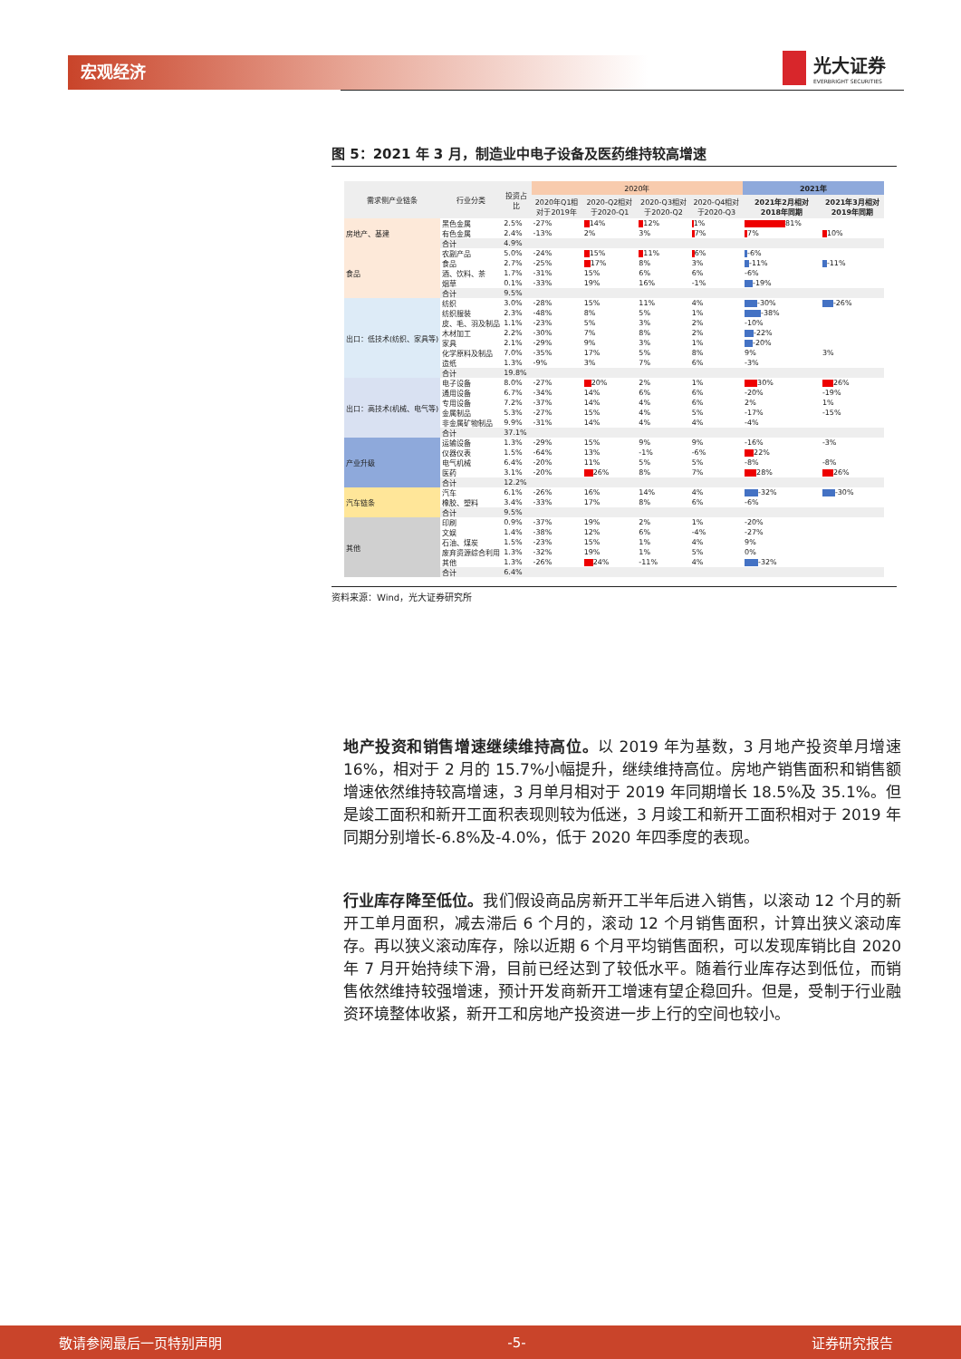宏观经济 光大证券
EVERBRIGHT SECURITIES
图 5：2021 年 3 月，制造业中电子设备及医药维持较高增速
| 需求侧产业链条 | 行业分类 | 投资占比 | 2020年 | | | | 2021年 | |
| --- | --- | --- | --- | --- | --- | --- | --- | --- |
| | | | 2020年Q1相对于2019年 | 2020-Q2相对于2020-Q1 | 2020-Q3相对于2020-Q2 | 2020-Q4相对于2020-Q3 | 2021年2月相对2018年同期 | 2021年3月相对2019年同期 |
| 房地产、基建 | 黑色金属 | 2.5% | -27% | 14% | 12% | 1% | 81% | |
| | 有色金属 | 2.4% | -13% | 2% | 3% | 7% | 7% | 10% |
| | 合计 | 4.9% | | | | | | |
| 食品 | 农副产品 | 5.0% | -24% | 15% | 11% | 6% | -6% | |
| | 食品 | 2.7% | -25% | 17% | 8% | 3% | -11% | -11% |
| | 酒、饮料、茶 | 1.7% | -31% | 15% | 6% | 6% | -6% | |
| | 烟草 | 0.1% | -33% | 19% | 16% | -1% | -19% | |
| | 合计 | 9.5% | | | | | | |
| 出口：低技术(纺织、家具等) | 纺织 | 3.0% | -28% | 15% | 11% | 4% | -30% | -26% |
| | 纺织服装 | 2.3% | -48% | 8% | 5% | 1% | -38% | |
| | 皮、毛、羽及制品 | 1.1% | -23% | 5% | 3% | 2% | -10% | |
| | 木材加工 | 2.2% | -30% | 7% | 8% | 2% | -22% | |
| | 家具 | 2.1% | -29% | 9% | 3% | 1% | -20% | |
| | 化学原料及制品 | 7.0% | -35% | 17% | 5% | 8% | 9% | 3% |
| | 造纸 | 1.3% | -9% | 3% | 7% | 6% | -3% | |
| | 合计 | 19.8% | | | | | | |
| 出口：高技术(机械、电气等) | 电子设备 | 8.0% | -27% | 20% | 2% | 1% | 30% | 26% |
| | 通用设备 | 6.7% | -34% | 14% | 6% | 6% | -20% | -19% |
| | 专用设备 | 7.2% | -37% | 14% | 4% | 6% | 2% | 1% |
| | 金属制品 | 5.3% | -27% | 15% | 4% | 5% | -17% | -15% |
| | 非金属矿物制品 | 9.9% | -31% | 14% | 4% | 4% | -4% | |
| | 合计 | 37.1% | | | | | | |
| 产业升级 | 运输设备 | 1.3% | -29% | 15% | 9% | 9% | -16% | -3% |
| | 仪器仪表 | 1.5% | -64% | 13% | -1% | -6% | 22% | |
| | 电气机械 | 6.4% | -20% | 11% | 5% | 5% | -8% | -8% |
| | 医药 | 3.1% | -20% | 26% | 8% | 7% | 28% | 26% |
| | 合计 | 12.2% | | | | | | |
| 汽车链条 | 汽车 | 6.1% | -26% | 16% | 14% | 4% | -32% | -30% |
| | 橡胶、塑料 | 3.4% | -33% | 17% | 8% | 6% | -6% | |
| | 合计 | 9.5% | | | | | | |
| 其他 | 印刷 | 0.9% | -37% | 19% | 2% | 1% | -20% | |
| | 文娱 | 1.4% | -38% | 12% | 6% | -4% | -27% | |
| | 石油、煤炭 | 1.5% | -23% | 15% | 1% | 4% | 9% | |
| | 废弃资源综合利用 | 1.3% | -32% | 19% | 1% | 5% | 0% | |
| | 其他 | 1.3% | -26% | 24% | -11% | 4% | -32% | |
| | 合计 | 6.4% | | | | | | |
资料来源：Wind，光大证券研究所
地产投资和销售增速继续维持高位。以 2019 年为基数，3 月地产投资单月增速16%，相对于 2 月的 15.7%小幅提升，继续维持高位。房地产销售面积和销售额增速依然维持较高增速，3 月单月相对于 2019 年同期增长 18.5%及 35.1%。但是竣工面积和新开工面积表现则较为低迷，3 月竣工和新开工面积相对于 2019 年同期分别增长-6.8%及-4.0%，低于 2020 年四季度的表现。
行业库存降至低位。我们假设商品房新开工半年后进入销售，以滚动 12 个月的新开工单月面积，减去滞后 6 个月的，滚动 12 个月销售面积，计算出狭义滚动库存。再以狭义滚动库存，除以近期 6 个月平均销售面积，可以发现库销比自 2020 年 7 月开始持续下滑，目前已经达到了较低水平。随着行业库存达到低位，而销售依然维持较强增速，预计开发商新开工增速有望企稳回升。但是，受制于行业融资环境整体收紧，新开工和房地产投资进一步上行的空间也较小。
敬请参阅最后一页特别声明 -5- 证券研究报告